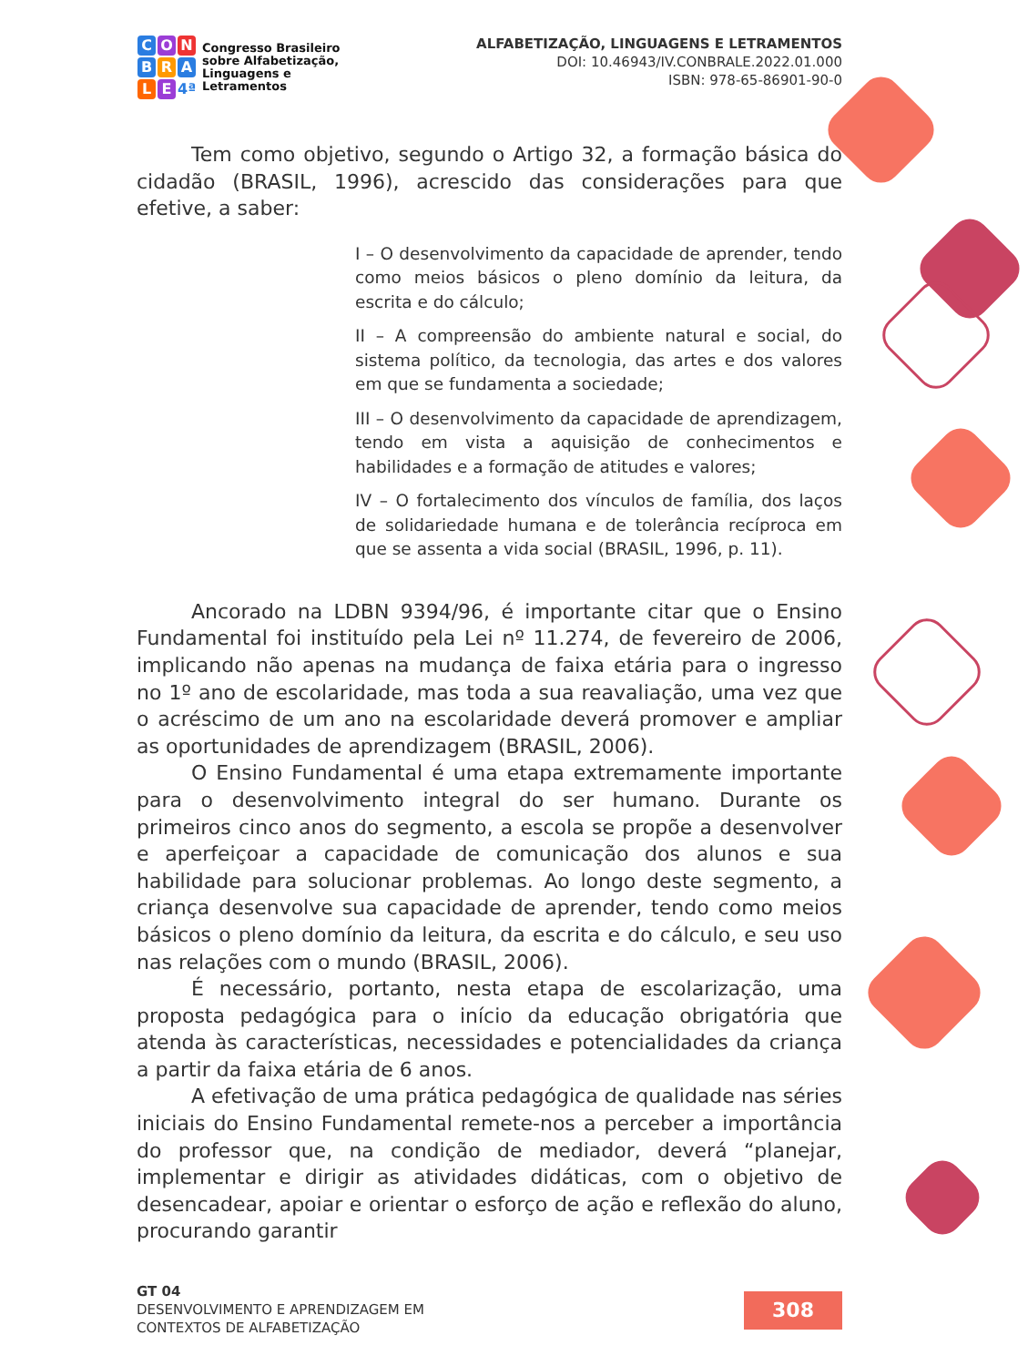C O N
B R A
L E 4ª
Congresso Brasileiro
sobre Alfabetização,
Linguagens e
Letramentos
ALFABETIZAÇÃO, LINGUAGENS E LETRAMENTOS
DOI: 10.46943/IV.CONBRALE.2022.01.000
ISBN: 978-65-86901-90-0
Tem como objetivo, segundo o Artigo 32, a formação básica do cidadão (BRASIL, 1996), acrescido das considerações para que efetive, a saber:
I – O desenvolvimento da capacidade de aprender, tendo como meios básicos o pleno domínio da leitura, da escrita e do cálculo;
II – A compreensão do ambiente natural e social, do sistema político, da tecnologia, das artes e dos valores em que se fundamenta a sociedade;
III – O desenvolvimento da capacidade de aprendizagem, tendo em vista a aquisição de conhecimentos e habilidades e a formação de atitudes e valores;
IV – O fortalecimento dos vínculos de família, dos laços de solidariedade humana e de tolerância recíproca em que se assenta a vida social (BRASIL, 1996, p. 11).
Ancorado na LDBN 9394/96, é importante citar que o Ensino Fundamental foi instituído pela Lei nº 11.274, de fevereiro de 2006, implicando não apenas na mudança de faixa etária para o ingresso no 1º ano de escolaridade, mas toda a sua reavaliação, uma vez que o acréscimo de um ano na escolaridade deverá promover e ampliar as oportunidades de aprendizagem (BRASIL, 2006).
O Ensino Fundamental é uma etapa extremamente importante para o desenvolvimento integral do ser humano. Durante os primeiros cinco anos do segmento, a escola se propõe a desenvolver e aperfeiçoar a capacidade de comunicação dos alunos e sua habilidade para solucionar problemas. Ao longo deste segmento, a criança desenvolve sua capacidade de aprender, tendo como meios básicos o pleno domínio da leitura, da escrita e do cálculo, e seu uso nas relações com o mundo (BRASIL, 2006).
É necessário, portanto, nesta etapa de escolarização, uma proposta pedagógica para o início da educação obrigatória que atenda às características, necessidades e potencialidades da criança a partir da faixa etária de 6 anos.
A efetivação de uma prática pedagógica de qualidade nas séries iniciais do Ensino Fundamental remete-nos a perceber a importância do professor que, na condição de mediador, deverá “planejar, implementar e dirigir as atividades didáticas, com o objetivo de desencadear, apoiar e orientar o esforço de ação e reflexão do aluno, procurando garantir
GT 04
DESENVOLVIMENTO E APRENDIZAGEM EM
CONTEXTOS DE ALFABETIZAÇÃO
308